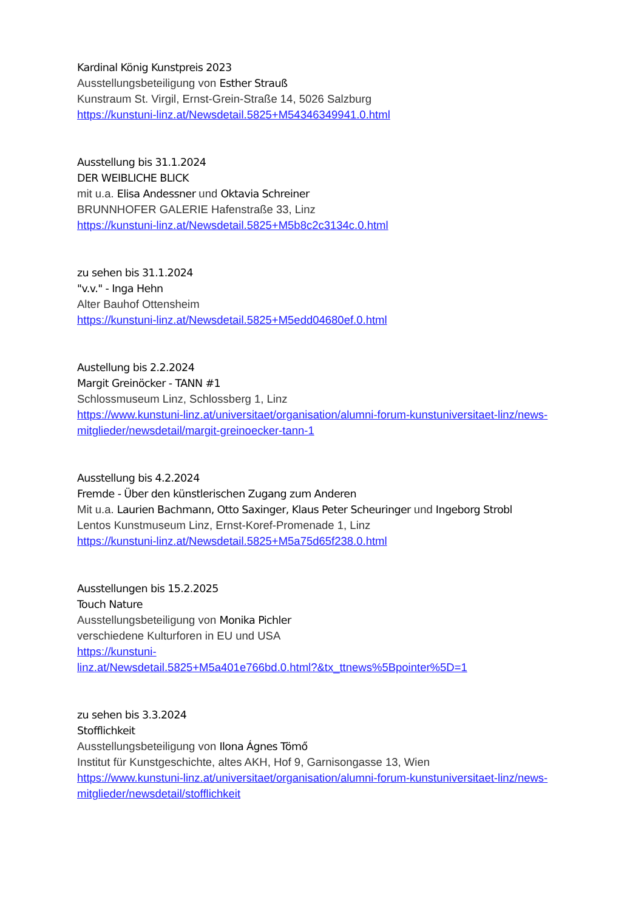Kardinal König Kunstpreis 2023
Ausstellungsbeteiligung von Esther Strauß
Kunstraum St. Virgil, Ernst-Grein-Straße 14, 5026 Salzburg
https://kunstuni-linz.at/Newsdetail.5825+M54346349941.0.html
Ausstellung bis 31.1.2024
DER WEIBLICHE BLICK
mit u.a. Elisa Andessner und Oktavia Schreiner
BRUNNHOFER GALERIE Hafenstraße 33, Linz
https://kunstuni-linz.at/Newsdetail.5825+M5b8c2c3134c.0.html
zu sehen bis 31.1.2024
"v.v." - Inga Hehn
Alter Bauhof Ottensheim
https://kunstuni-linz.at/Newsdetail.5825+M5edd04680ef.0.html
Austellung bis 2.2.2024
Margit Greinöcker - TANN #1
Schlossmuseum Linz, Schlossberg 1, Linz
https://www.kunstuni-linz.at/universitaet/organisation/alumni-forum-kunstuniversitaet-linz/news-mitglieder/newsdetail/margit-greinoecker-tann-1
Ausstellung bis 4.2.2024
Fremde - Über den künstlerischen Zugang zum Anderen
Mit u.a. Laurien Bachmann, Otto Saxinger, Klaus Peter Scheuringer und Ingeborg Strobl
Lentos Kunstmuseum Linz, Ernst-Koref-Promenade 1, Linz
https://kunstuni-linz.at/Newsdetail.5825+M5a75d65f238.0.html
Ausstellungen bis 15.2.2025
Touch Nature
Ausstellungsbeteiligung von Monika Pichler
verschiedene Kulturforen in EU und USA
https://kunstuni-
linz.at/Newsdetail.5825+M5a401e766bd.0.html?&tx_ttnews%5Bpointer%5D=1
zu sehen bis 3.3.2024
Stofflichkeit
Ausstellungsbeteiligung von Ilona Ágnes Tömő
Institut für Kunstgeschichte, altes AKH, Hof 9, Garnisongasse 13, Wien
https://www.kunstuni-linz.at/universitaet/organisation/alumni-forum-kunstuniversitaet-linz/news-mitglieder/newsdetail/stofflichkeit